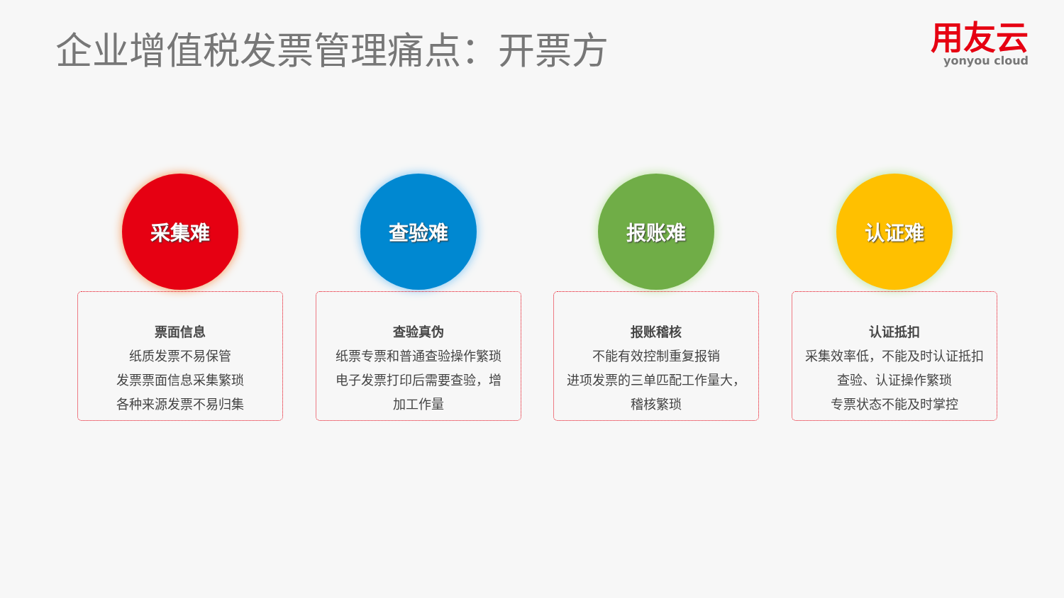企业增值税发票管理痛点：开票方
用友云
yonyou cloud
采集难
票面信息
纸质发票不易保管
发票票面信息采集繁琐
各种来源发票不易归集
查验难
查验真伪
纸票专票和普通查验操作繁琐
电子发票打印后需要查验，增
加工作量
报账难
报账稽核
不能有效控制重复报销
进项发票的三单匹配工作量大，
稽核繁琐
认证难
认证抵扣
采集效率低，不能及时认证抵扣
查验、认证操作繁琐
专票状态不能及时掌控